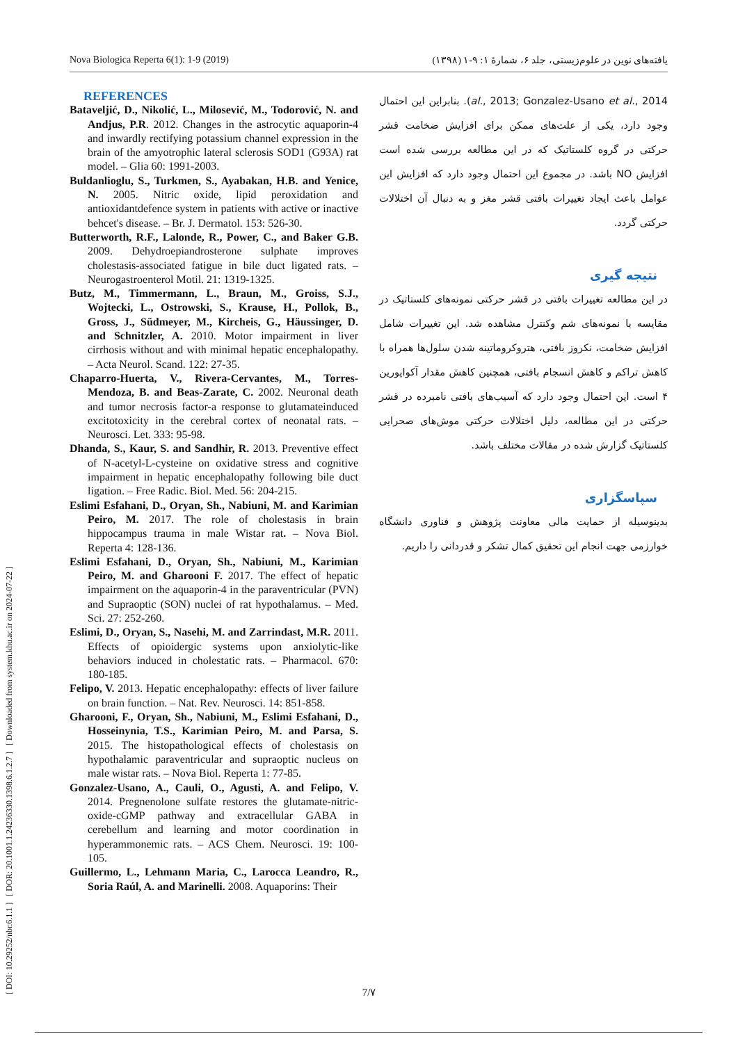[ DOI: 10.29252/nbr.6.1.1 ] [ DOR: 20.1001.1.24236330.1398.6.1.2.7 ] [ Downloaded from system.khu.ac.ir on 2024-07-22 ]
Nova Biologica Reperta 6(1): 1-9 (2019) یافته‌های نوین در علوم‌زیستی، جلد ۶، شمارهٔ ۱: ۹-۱ (۱۳۹۸)
REFERENCES
Bataveljić, D., Nikolić, L., Milosević, M., Todorović, N. and Andjus, P.R. 2012. Changes in the astrocytic aquaporin-4 and inwardly rectifying potassium channel expression in the brain of the amyotrophic lateral sclerosis SOD1 (G93A) rat model. – Glia 60: 1991-2003.
Buldanlioglu, S., Turkmen, S., Ayabakan, H.B. and Yenice, N. 2005. Nitric oxide, lipid peroxidation and antioxidantdefence system in patients with active or inactive behcet's disease. – Br. J. Dermatol. 153: 526-30.
Butterworth, R.F., Lalonde, R., Power, C., and Baker G.B. 2009. Dehydroepiandrosterone sulphate improves cholestasis-associated fatigue in bile duct ligated rats. – Neurogastroenterol Motil. 21: 1319-1325.
Butz, M., Timmermann, L., Braun, M., Groiss, S.J., Wojtecki, L., Ostrowski, S., Krause, H., Pollok, B., Gross, J., Südmeyer, M., Kircheis, G., Häussinger, D. and Schnitzler, A. 2010. Motor impairment in liver cirrhosis without and with minimal hepatic encephalopathy. – Acta Neurol. Scand. 122: 27-35.
Chaparro-Huerta, V., Rivera-Cervantes, M., Torres-Mendoza, B. and Beas-Zarate, C. 2002. Neuronal death and tumor necrosis factor-a response to glutamateinduced excitotoxicity in the cerebral cortex of neonatal rats. – Neurosci. Let. 333: 95-98.
Dhanda, S., Kaur, S. and Sandhir, R. 2013. Preventive effect of N-acetyl-L-cysteine on oxidative stress and cognitive impairment in hepatic encephalopathy following bile duct ligation. – Free Radic. Biol. Med. 56: 204-215.
Eslimi Esfahani, D., Oryan, Sh., Nabiuni, M. and Karimian Peiro, M. 2017. The role of cholestasis in brain hippocampus trauma in male Wistar rat. – Nova Biol. Reperta 4: 128-136.
Eslimi Esfahani, D., Oryan, Sh., Nabiuni, M., Karimian Peiro, M. and Gharooni F. 2017. The effect of hepatic impairment on the aquaporin-4 in the paraventricular (PVN) and Supraoptic (SON) nuclei of rat hypothalamus. – Med. Sci. 27: 252-260.
Eslimi, D., Oryan, S., Nasehi, M. and Zarrindast, M.R. 2011. Effects of opioidergic systems upon anxiolytic-like behaviors induced in cholestatic rats. – Pharmacol. 670: 180-185.
Felipo, V. 2013. Hepatic encephalopathy: effects of liver failure on brain function. – Nat. Rev. Neurosci. 14: 851-858.
Gharooni, F., Oryan, Sh., Nabiuni, M., Eslimi Esfahani, D., Hosseinynia, T.S., Karimian Peiro, M. and Parsa, S. 2015. The histopathological effects of cholestasis on hypothalamic paraventricular and supraoptic nucleus on male wistar rats. – Nova Biol. Reperta 1: 77-85.
Gonzalez-Usano, A., Cauli, O., Agusti, A. and Felipo, V. 2014. Pregnenolone sulfate restores the glutamate-nitric-oxide-cGMP pathway and extracellular GABA in cerebellum and learning and motor coordination in hyperammonemic rats. – ACS Chem. Neurosci. 19: 100-105.
Guillermo, L., Lehmann Maria, C., Larocca Leandro, R., Soria Raúl, A. and Marinelli. 2008. Aquaporins: Their
(al., 2013; Gonzalez-Usano et al., 2014. بنابراین این احتمال وجود دارد، یکی از علت‌های ممکن برای افزایش ضخامت قشر حرکتی در گروه کلستاتیک که در این مطالعه بررسی شده است افزایش NO باشد. در مجموع این احتمال وجود دارد که افزایش این عوامل باعث ایجاد تغییرات بافتی قشر مغز و به دنبال آن اختلالات حرکتی گردد.
نتیجه گیری
در این مطالعه تغییرات بافتی در قشر حرکتی نمونه‌های کلستاتیک در مقایسه با نمونه‌های شم وکنترل مشاهده شد. این تغییرات شامل افزایش ضخامت، نکروز بافتی، هتروکروماتینه شدن سلول‌ها همراه با کاهش تراکم و کاهش انسجام بافتی، همچنین کاهش مقدار آکواپورین ۴ است. این احتمال وجود دارد که آسیب‌های بافتی نامبرده در قشر حرکتی در این مطالعه، دلیل اختلالات حرکتی موش‌های صحرایی کلستاتیک گزارش شده در مقالات مختلف باشد.
سپاسگزاری
بدینوسیله از حمایت مالی معاونت پژوهش و فناوری دانشگاه خوارزمی جهت انجام این تحقیق کمال تشکر و قدردانی را داریم.
7/۷